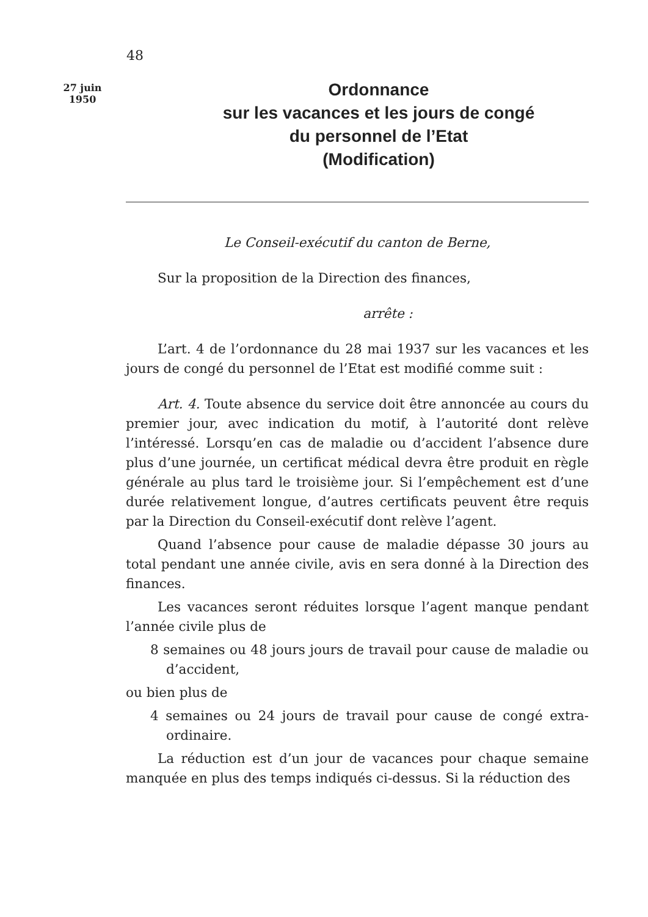48
27 juin
1950
Ordonnance
sur les vacances et les jours de congé
du personnel de l’Etat
(Modification)
Le Conseil-exécutif du canton de Berne,
Sur la proposition de la Direction des finances,
arrête :
L’art. 4 de l’ordonnance du 28 mai 1937 sur les vacances et les jours de congé du personnel de l’Etat est modifié comme suit :
Art. 4. Toute absence du service doit être annoncée au cours du premier jour, avec indication du motif, à l’autorité dont relève l’intéressé. Lorsqu’en cas de maladie ou d’accident l’absence dure plus d’une journée, un certificat médical devra être produit en règle générale au plus tard le troisième jour. Si l’empêchement est d’une durée relativement longue, d’autres certificats peuvent être requis par la Direction du Conseil-exécutif dont relève l’agent.
Quand l’absence pour cause de maladie dépasse 30 jours au total pendant une année civile, avis en sera donné à la Direction des finances.
Les vacances seront réduites lorsque l’agent manque pendant l’année civile plus de
8 semaines ou 48 jours jours de travail pour cause de maladie ou d’accident,
ou bien plus de
4 semaines ou 24 jours de travail pour cause de congé extra-ordinaire.
La réduction est d’un jour de vacances pour chaque semaine manquée en plus des temps indiqués ci-dessus. Si la réduction des